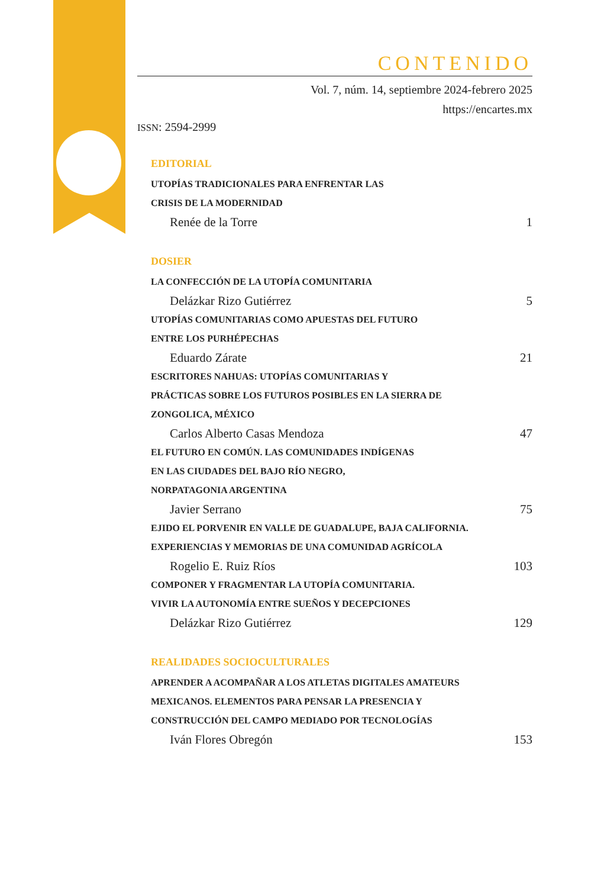CONTENIDO
Vol. 7, núm. 14, septiembre 2024-febrero 2025
https://encartes.mx
ISSN: 2594-2999
EDITORIAL
UTOPÍAS TRADICIONALES PARA ENFRENTAR LAS
CRISIS DE LA MODERNIDAD
Renée de la Torre 1
DOSIER
LA CONFECCIÓN DE LA UTOPÍA COMUNITARIA
Delázkar Rizo Gutiérrez 5
UTOPÍAS COMUNITARIAS COMO APUESTAS DEL FUTURO
ENTRE LOS PURHÉPECHAS
Eduardo Zárate 21
ESCRITORES NAHUAS: UTOPÍAS COMUNITARIAS Y
PRÁCTICAS SOBRE LOS FUTUROS POSIBLES EN LA SIERRA DE
ZONGOLICA, MÉXICO
Carlos Alberto Casas Mendoza 47
EL FUTURO EN COMÚN. LAS COMUNIDADES INDÍGENAS
EN LAS CIUDADES DEL BAJO RÍO NEGRO,
NORPATAGONIA ARGENTINA
Javier Serrano 75
EJIDO EL PORVENIR EN VALLE DE GUADALUPE, BAJA CALIFORNIA.
EXPERIENCIAS Y MEMORIAS DE UNA COMUNIDAD AGRÍCOLA
Rogelio E. Ruiz Ríos 103
COMPONER Y FRAGMENTAR LA UTOPÍA COMUNITARIA.
VIVIR LA AUTONOMÍA ENTRE SUEÑOS Y DECEPCIONES
Delázkar Rizo Gutiérrez 129
REALIDADES SOCIOCULTURALES
APRENDER A ACOMPAÑAR A LOS ATLETAS DIGITALES AMATEURS
MEXICANOS. ELEMENTOS PARA PENSAR LA PRESENCIA Y
CONSTRUCCIÓN DEL CAMPO MEDIADO POR TECNOLOGÍAS
Iván Flores Obregón 153